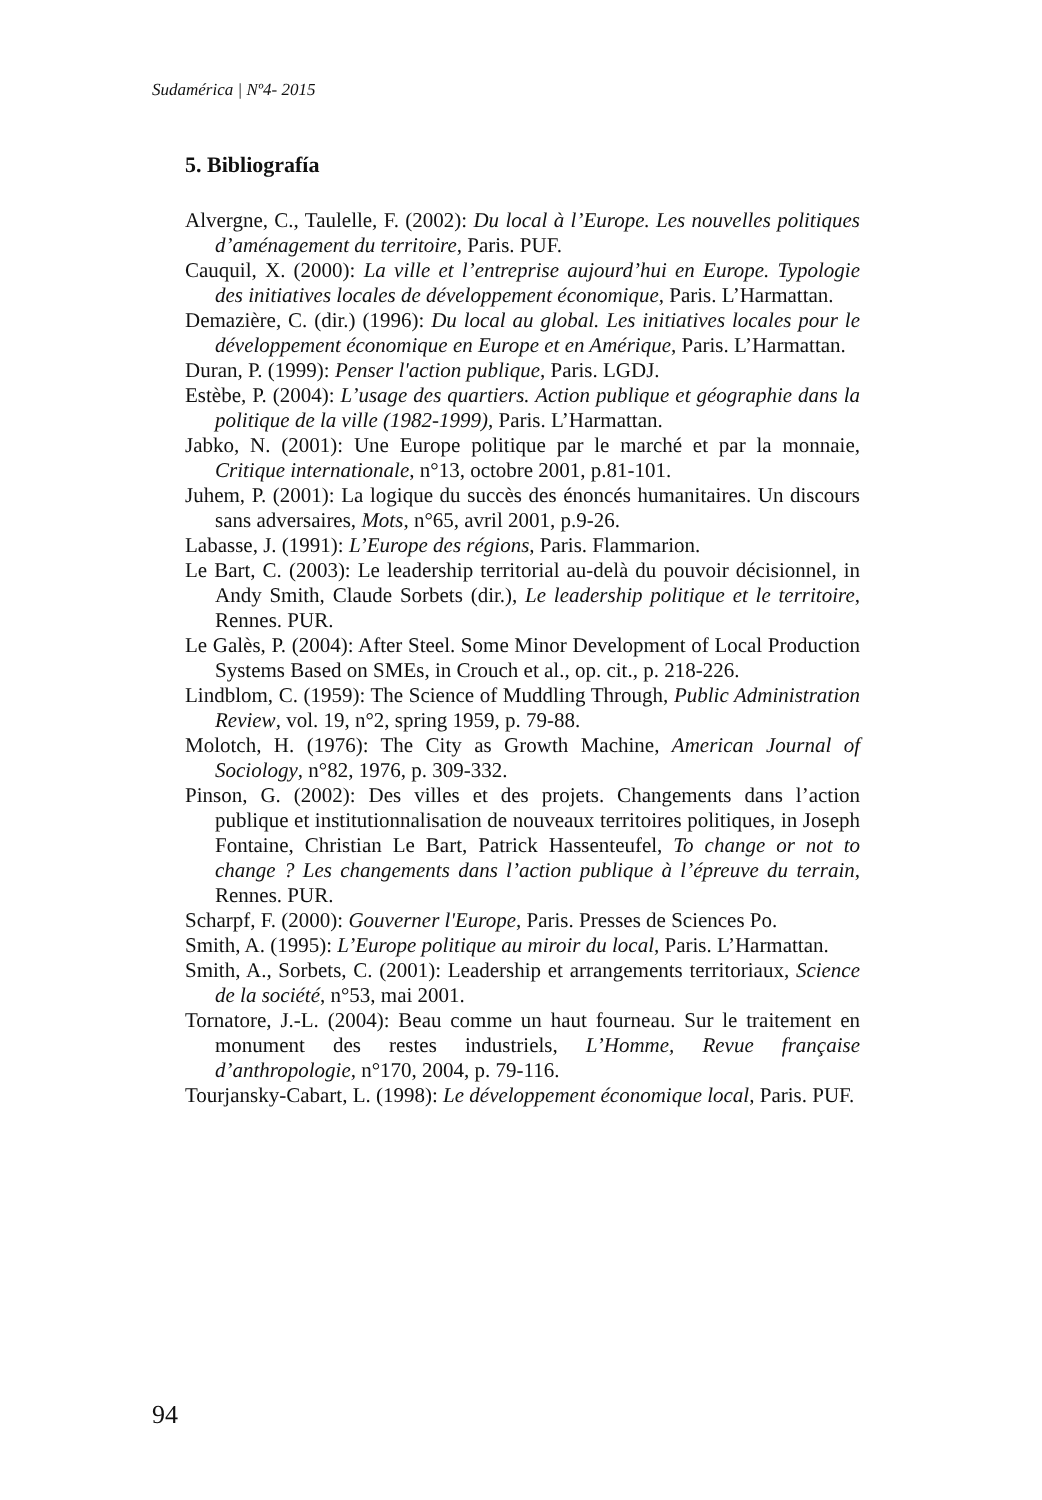Sudamérica | Nº4- 2015
5. Bibliografía
Alvergne, C., Taulelle, F. (2002): Du local à l’Europe. Les nouvelles politiques d’aménagement du territoire, Paris. PUF.
Cauquil, X. (2000): La ville et l’entreprise aujourd’hui en Europe. Typologie des initiatives locales de développement économique, Paris. L’Harmattan.
Demazière, C. (dir.) (1996): Du local au global. Les initiatives locales pour le développement économique en Europe et en Amérique, Paris. L’Harmattan.
Duran, P. (1999): Penser l'action publique, Paris. LGDJ.
Estèbe, P. (2004): L’usage des quartiers. Action publique et géographie dans la politique de la ville (1982-1999), Paris. L’Harmattan.
Jabko, N. (2001): Une Europe politique par le marché et par la monnaie, Critique internationale, n°13, octobre 2001, p.81-101.
Juhem, P. (2001): La logique du succès des énoncés humanitaires. Un discours sans adversaires, Mots, n°65, avril 2001, p.9-26.
Labasse, J. (1991): L’Europe des régions, Paris. Flammarion.
Le Bart, C. (2003): Le leadership territorial au-delà du pouvoir décisionnel, in Andy Smith, Claude Sorbets (dir.), Le leadership politique et le territoire, Rennes. PUR.
Le Galès, P. (2004): After Steel. Some Minor Development of Local Production Systems Based on SMEs, in Crouch et al., op. cit., p. 218-226.
Lindblom, C. (1959): The Science of Muddling Through, Public Administration Review, vol. 19, n°2, spring 1959, p. 79-88.
Molotch, H. (1976): The City as Growth Machine, American Journal of Sociology, n°82, 1976, p. 309-332.
Pinson, G. (2002): Des villes et des projets. Changements dans l’action publique et institutionnalisation de nouveaux territoires politiques, in Joseph Fontaine, Christian Le Bart, Patrick Hassenteufel, To change or not to change ? Les changements dans l’action publique à l’épreuve du terrain, Rennes. PUR.
Scharpf, F. (2000): Gouverner l'Europe, Paris. Presses de Sciences Po.
Smith, A. (1995): L’Europe politique au miroir du local, Paris. L’Harmattan.
Smith, A., Sorbets, C. (2001): Leadership et arrangements territoriaux, Science de la société, n°53, mai 2001.
Tornatore, J.-L. (2004): Beau comme un haut fourneau. Sur le traitement en monument des restes industriels, L’Homme, Revue française d’anthropologie, n°170, 2004, p. 79-116.
Tourjansky-Cabart, L. (1998): Le développement économique local, Paris. PUF.
94